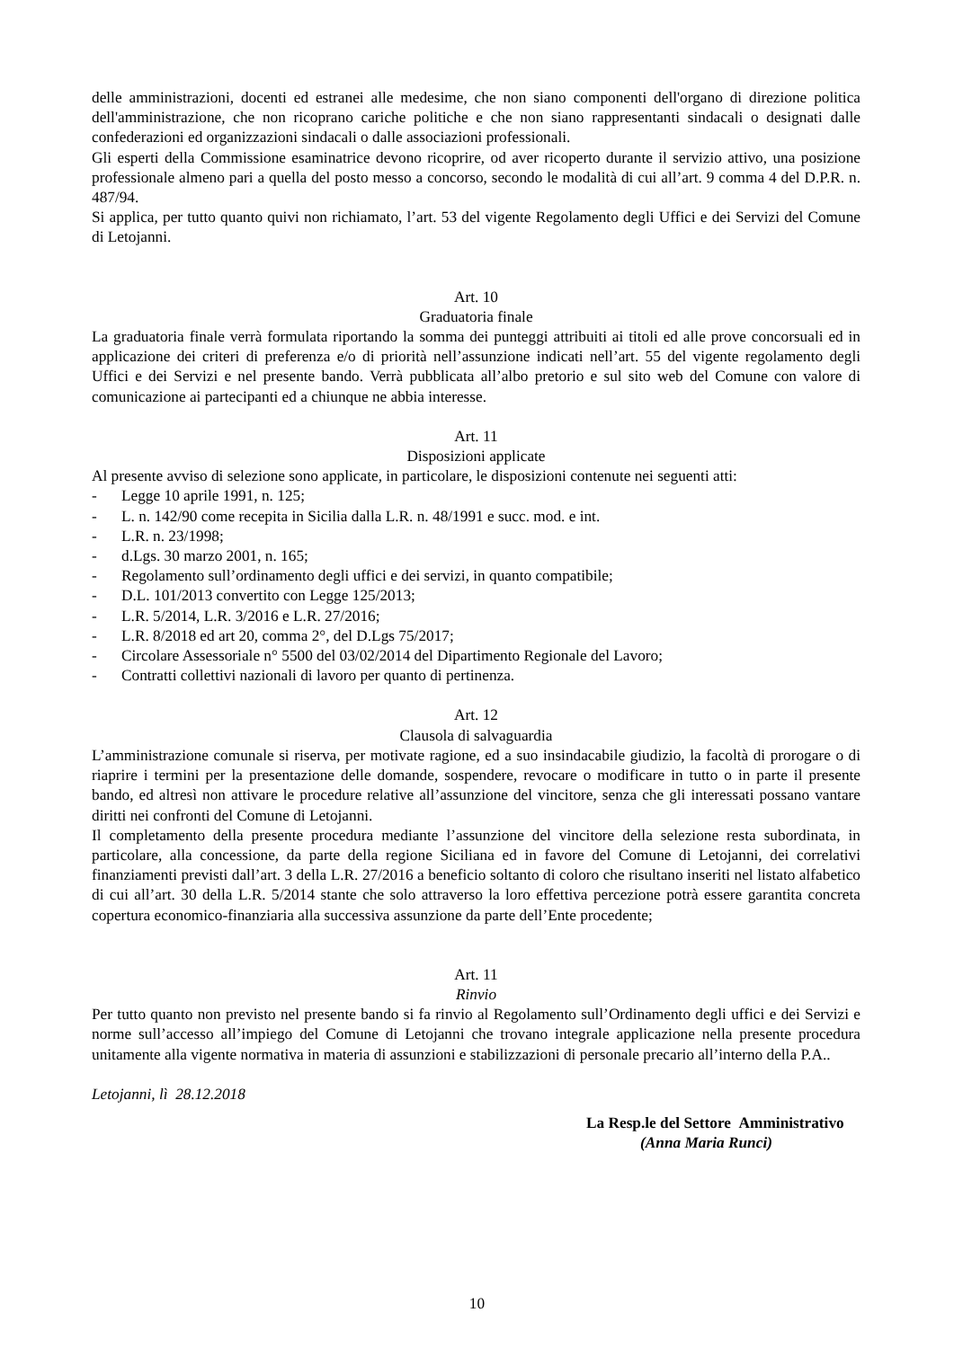delle amministrazioni, docenti ed estranei alle medesime, che non siano componenti dell'organo di direzione politica dell'amministrazione, che non ricoprano cariche politiche e che non siano rappresentanti sindacali o designati dalle confederazioni ed organizzazioni sindacali o dalle associazioni professionali.
Gli esperti della Commissione esaminatrice devono ricoprire, od aver ricoperto durante il servizio attivo, una posizione professionale almeno pari a quella del posto messo a concorso, secondo le modalità di cui all’art. 9 comma 4 del D.P.R. n. 487/94.
Si applica, per tutto quanto quivi non richiamato, l’art. 53 del vigente Regolamento degli Uffici e dei Servizi del Comune di Letojanni.
Art. 10
Graduatoria finale
La graduatoria finale verrà formulata riportando la somma dei punteggi attribuiti ai titoli ed alle prove concorsuali ed in applicazione dei criteri di preferenza e/o di priorità nell’assunzione indicati nell’art. 55 del vigente regolamento degli Uffici e dei Servizi e nel presente bando. Verrà pubblicata all’albo pretorio e sul sito web del Comune con valore di comunicazione ai partecipanti ed a chiunque ne abbia interesse.
Art. 11
Disposizioni applicate
Al presente avviso di selezione sono applicate, in particolare, le disposizioni contenute nei seguenti atti:
- Legge 10 aprile 1991, n. 125;
- L. n. 142/90 come recepita in Sicilia dalla L.R. n. 48/1991 e succ. mod. e int.
- L.R. n. 23/1998;
- d.Lgs. 30 marzo 2001, n. 165;
- Regolamento sull’ordinamento degli uffici e dei servizi, in quanto compatibile;
- D.L. 101/2013 convertito con Legge 125/2013;
- L.R. 5/2014, L.R. 3/2016 e L.R. 27/2016;
- L.R. 8/2018 ed art 20, comma 2°, del D.Lgs 75/2017;
- Circolare Assessoriale n° 5500 del 03/02/2014 del Dipartimento Regionale del Lavoro;
- Contratti collettivi nazionali di lavoro per quanto di pertinenza.
Art. 12
Clausola di salvaguardia
L’amministrazione comunale si riserva, per motivate ragione, ed a suo insindacabile giudizio, la facoltà di prorogare o di riaprire i termini per la presentazione delle domande, sospendere, revocare o modificare in tutto o in parte il presente bando, ed altresì non attivare le procedure relative all’assunzione del vincitore, senza che gli interessati possano vantare diritti nei confronti del Comune di Letojanni.
Il completamento della presente procedura mediante l’assunzione del vincitore della selezione resta subordinata, in particolare, alla concessione, da parte della regione Siciliana ed in favore del Comune di Letojanni, dei correlativi finanziamenti previsti dall’art. 3 della L.R. 27/2016 a beneficio soltanto di coloro che risultano inseriti nel listato alfabetico di cui all’art. 30 della L.R. 5/2014 stante che solo attraverso la loro effettiva percezione potrà essere garantita concreta copertura economico-finanziaria alla successiva assunzione da parte dell’Ente procedente;
Art. 11
Rinvio
Per tutto quanto non previsto nel presente bando si fa rinvio al Regolamento sull’Ordinamento degli uffici e dei Servizi e norme sull’accesso all’impiego del Comune di Letojanni che trovano integrale applicazione nella presente procedura unitamente alla vigente normativa in materia di assunzioni e stabilizzazioni di personale precario all’interno della P.A..
Letojanni, lì 28.12.2018
La Resp.le del Settore Amministrativo
(Anna Maria Runci)
10